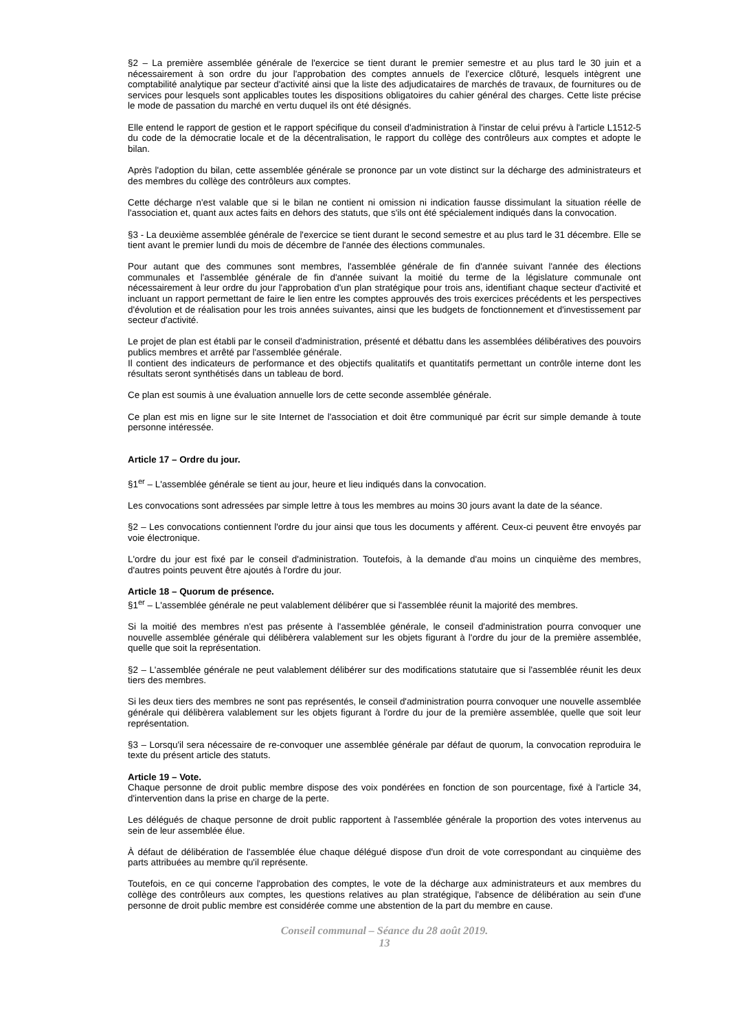§2 – La première assemblée générale de l'exercice se tient durant le premier semestre et au plus tard le 30 juin et a nécessairement à son ordre du jour l'approbation des comptes annuels de l'exercice clôturé, lesquels intègrent une comptabilité analytique par secteur d'activité ainsi que la liste des adjudicataires de marchés de travaux, de fournitures ou de services pour lesquels sont applicables toutes les dispositions obligatoires du cahier général des charges. Cette liste précise le mode de passation du marché en vertu duquel ils ont été désignés.
Elle entend le rapport de gestion et le rapport spécifique du conseil d'administration à l'instar de celui prévu à l'article L1512-5 du code de la démocratie locale et de la décentralisation, le rapport du collège des contrôleurs aux comptes et adopte le bilan.
Après l'adoption du bilan, cette assemblée générale se prononce par un vote distinct sur la décharge des administrateurs et des membres du collège des contrôleurs aux comptes.
Cette décharge n'est valable que si le bilan ne contient ni omission ni indication fausse dissimulant la situation réelle de l'association et, quant aux actes faits en dehors des statuts, que s'ils ont été spécialement indiqués dans la convocation.
§3 - La deuxième assemblée générale de l'exercice se tient durant le second semestre et au plus tard le 31 décembre. Elle se tient avant le premier lundi du mois de décembre de l'année des élections communales.
Pour autant que des communes sont membres, l'assemblée générale de fin d'année suivant l'année des élections communales et l'assemblée générale de fin d'année suivant la moitié du terme de la législature communale ont nécessairement à leur ordre du jour l'approbation d'un plan stratégique pour trois ans, identifiant chaque secteur d'activité et incluant un rapport permettant de faire le lien entre les comptes approuvés des trois exercices précédents et les perspectives d'évolution et de réalisation pour les trois années suivantes, ainsi que les budgets de fonctionnement et d'investissement par secteur d'activité.
Le projet de plan est établi par le conseil d'administration, présenté et débattu dans les assemblées délibératives des pouvoirs publics membres et arrêté par l'assemblée générale.
Il contient des indicateurs de performance et des objectifs qualitatifs et quantitatifs permettant un contrôle interne dont les résultats seront synthétisés dans un tableau de bord.
Ce plan est soumis à une évaluation annuelle lors de cette seconde assemblée générale.
Ce plan est mis en ligne sur le site Internet de l'association et doit être communiqué par écrit sur simple demande à toute personne intéressée.
Article 17 – Ordre du jour.
§1<sup>er</sup> – L'assemblée générale se tient au jour, heure et lieu indiqués dans la convocation.
Les convocations sont adressées par simple lettre à tous les membres au moins 30 jours avant la date de la séance.
§2 – Les convocations contiennent l'ordre du jour ainsi que tous les documents y afférent. Ceux-ci peuvent être envoyés par voie électronique.
L'ordre du jour est fixé par le conseil d'administration. Toutefois, à la demande d'au moins un cinquième des membres, d'autres points peuvent être ajoutés à l'ordre du jour.
Article 18 – Quorum de présence.
§1<sup>er</sup> – L'assemblée générale ne peut valablement délibérer que si l'assemblée réunit la majorité des membres.
Si la moitié des membres n'est pas présente à l'assemblée générale, le conseil d'administration pourra convoquer une nouvelle assemblée générale qui délibèrera valablement sur les objets figurant à l'ordre du jour de la première assemblée, quelle que soit la représentation.
§2 – L'assemblée générale ne peut valablement délibérer sur des modifications statutaire que si l'assemblée réunit les deux tiers des membres.
Si les deux tiers des membres ne sont pas représentés, le conseil d'administration pourra convoquer une nouvelle assemblée générale qui délibèrera valablement sur les objets figurant à l'ordre du jour de la première assemblée, quelle que soit leur représentation.
§3 – Lorsqu'il sera nécessaire de re-convoquer une assemblée générale par défaut de quorum, la convocation reproduira le texte du présent article des statuts.
Article 19 – Vote.
Chaque personne de droit public membre dispose des voix pondérées en fonction de son pourcentage, fixé à l'article 34, d'intervention dans la prise en charge de la perte.
Les délégués de chaque personne de droit public rapportent à l'assemblée générale la proportion des votes intervenus au sein de leur assemblée élue.
À défaut de délibération de l'assemblée élue chaque délégué dispose d'un droit de vote correspondant au cinquième des parts attribuées au membre qu'il représente.
Toutefois, en ce qui concerne l'approbation des comptes, le vote de la décharge aux administrateurs et aux membres du collège des contrôleurs aux comptes, les questions relatives au plan stratégique, l'absence de délibération au sein d'une personne de droit public membre est considérée comme une abstention de la part du membre en cause.
Conseil communal – Séance du 28 août 2019.
13